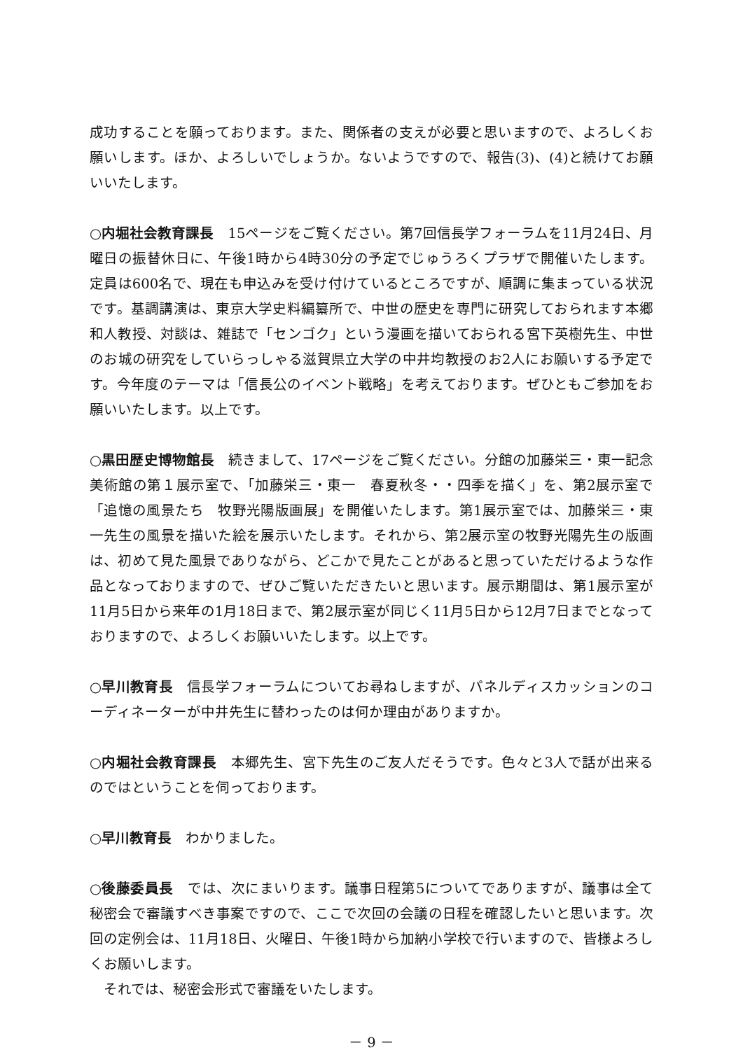成功することを願っております。また、関係者の支えが必要と思いますので、よろしくお願いします。ほか、よろしいでしょうか。ないようですので、報告(3)、(4)と続けてお願いいたします。
○内堀社会教育課長　15ページをご覧ください。第7回信長学フォーラムを11月24日、月曜日の振替休日に、午後1時から4時30分の予定でじゅうろくプラザで開催いたします。定員は600名で、現在も申込みを受け付けているところですが、順調に集まっている状況です。基調講演は、東京大学史料編纂所で、中世の歴史を専門に研究しておられます本郷和人教授、対談は、雑誌で「センゴク」という漫画を描いておられる宮下英樹先生、中世のお城の研究をしていらっしゃる滋賀県立大学の中井均教授のお2人にお願いする予定です。今年度のテーマは「信長公のイベント戦略」を考えております。ぜひともご参加をお願いいたします。以上です。
○黒田歴史博物館長　続きまして、17ページをご覧ください。分館の加藤栄三・東一記念美術館の第１展示室で、「加藤栄三・東一　春夏秋冬・・四季を描く」を、第2展示室で「追憶の風景たち　牧野光陽版画展」を開催いたします。第1展示室では、加藤栄三・東一先生の風景を描いた絵を展示いたします。それから、第2展示室の牧野光陽先生の版画は、初めて見た風景でありながら、どこかで見たことがあると思っていただけるような作品となっておりますので、ぜひご覧いただきたいと思います。展示期間は、第1展示室が11月5日から来年の1月18日まで、第2展示室が同じく11月5日から12月7日までとなっておりますので、よろしくお願いいたします。以上です。
○早川教育長　信長学フォーラムについてお尋ねしますが、パネルディスカッションのコーディネーターが中井先生に替わったのは何か理由がありますか。
○内堀社会教育課長　本郷先生、宮下先生のご友人だそうです。色々と3人で話が出来るのではということを伺っております。
○早川教育長　わかりました。
○後藤委員長　では、次にまいります。議事日程第5についてでありますが、議事は全て秘密会で審議すべき事案ですので、ここで次回の会議の日程を確認したいと思います。次回の定例会は、11月18日、火曜日、午後1時から加納小学校で行いますので、皆様よろしくお願いします。
　それでは、秘密会形式で審議をいたします。
－ 9 －